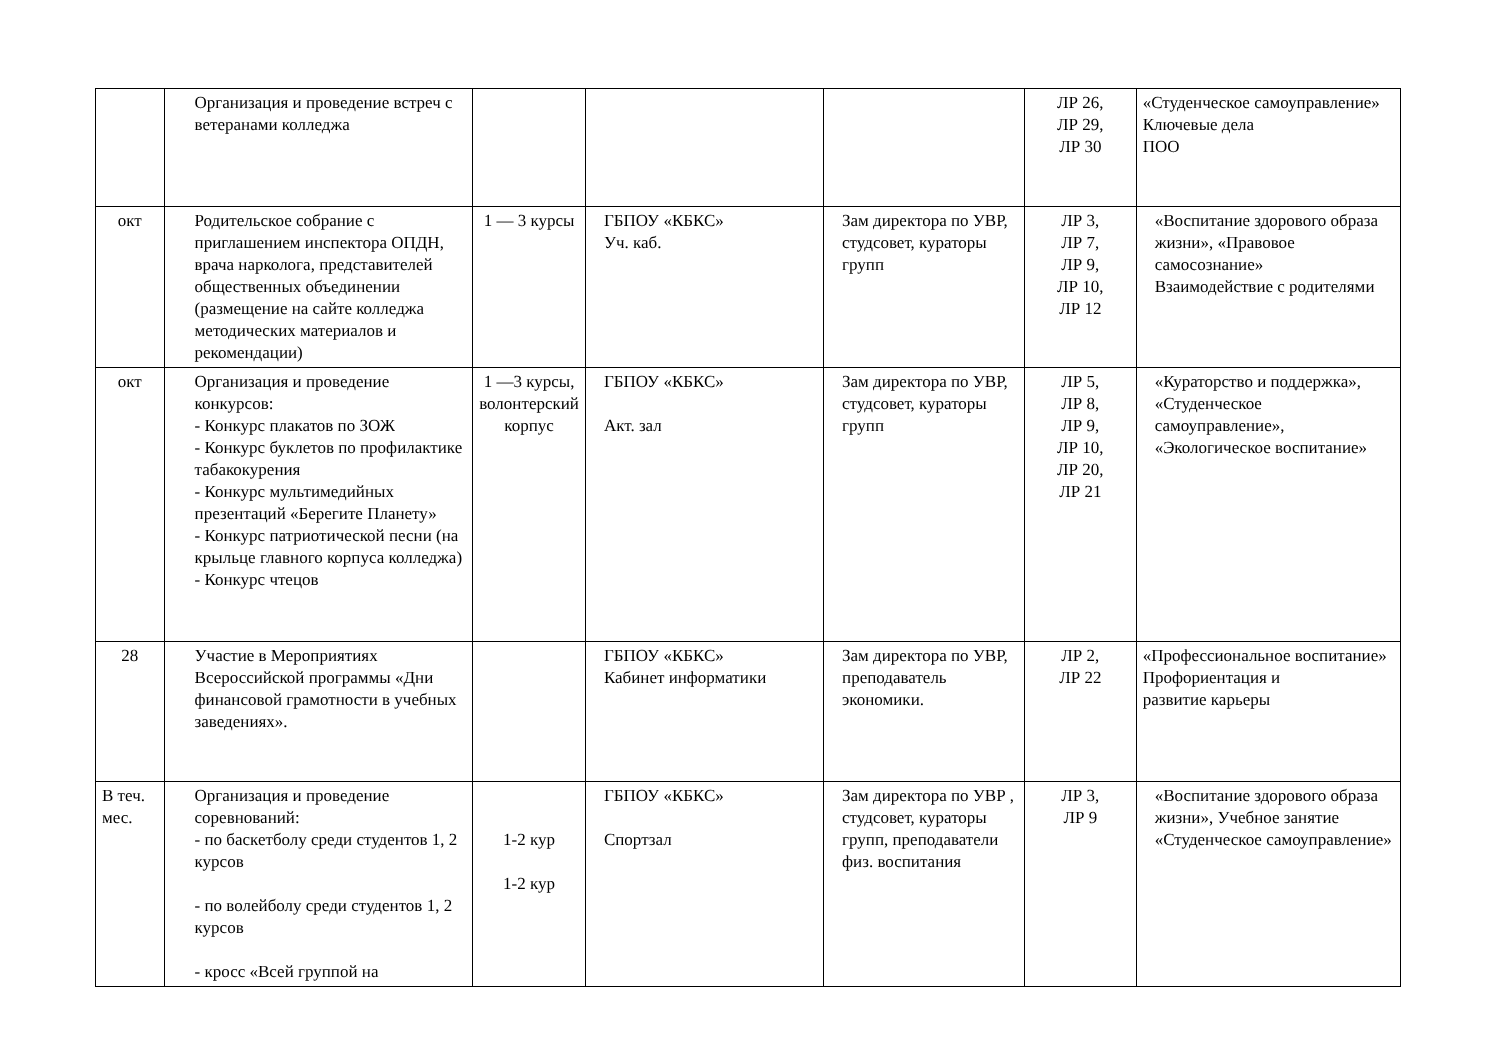| | Организация и проведение встреч с ветеранами колледжа | | | | ЛР 26, ЛР 29, ЛР 30 | «Студенческое самоуправление» Ключевые дела ПОО |
| окт | Родительское собрание с приглашением инспектора ОПДН, врача нарколога, представителей общественных объединении (размещение на сайте колледжа методических материалов и рекомендации) | 1 — 3 курсы | ГБПОУ «КБКС» Уч. каб. | Зам директора по УВР, студсовет, кураторы групп | ЛР 3, ЛР 7, ЛР 9, ЛР 10, ЛР 12 | «Воспитание здорового образа жизни», «Правовое самосознание» Взаимодействие с родителями |
| окт | Организация и проведение конкурсов: - Конкурс плакатов по ЗОЖ - Конкурс буклетов по профилактике табакокурения - Конкурс мультимедийных презентаций «Берегите Планету» - Конкурс патриотической песни (на крыльце главного корпуса колледжа) - Конкурс чтецов | 1 —3 курсы, волонтерский корпус | ГБПОУ «КБКС» Акт. зал | Зам директора по УВР, студсовет, кураторы групп | ЛР 5, ЛР 8, ЛР 9, ЛР 10, ЛР 20, ЛР 21 | «Кураторство и поддержка», «Студенческое самоуправление», «Экологическое воспитание» |
| 28 | Участие в Мероприятиях Всероссийской программы «Дни финансовой грамотности в учебных заведениях». | | ГБПОУ «КБКС» Кабинет информатики | Зам директора по УВР, преподаватель экономики. | ЛР 2, ЛР 22 | «Профессиональное воспитание» Профориентация и развитие карьеры |
| В теч. мес. | Организация и проведение соревнований: - по баскетболу среди студентов 1, 2 курсов - по волейболу среди студентов 1, 2 курсов - кросс «Всей группой на | 1-2 кур 1-2 кур | ГБПОУ «КБКС» Спортзал | Зам директора по УВР , студсовет, кураторы групп, преподаватели физ. воспитания | ЛР 3, ЛР 9 | «Воспитание здорового образа жизни», Учебное занятие «Студенческое самоуправление» |